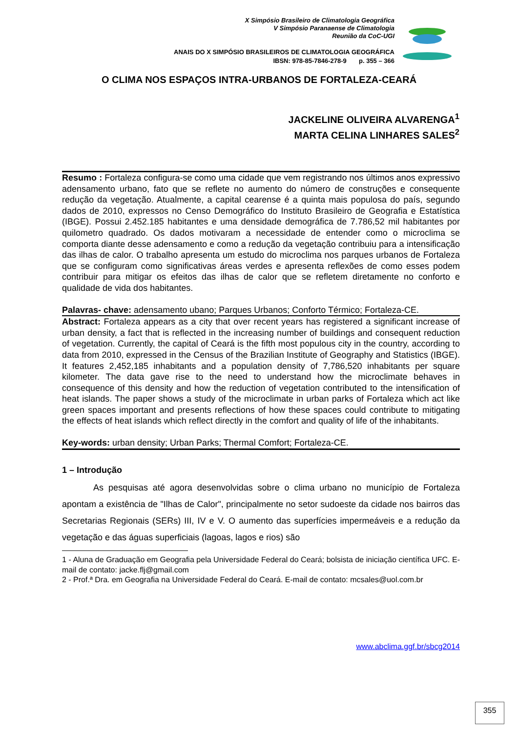X Simpósio Brasileiro de Climatologia Geográfica
V Simpósio Paranaense de Climatologia
Reunião da CoC-UGI
ANAIS DO X SIMPÓSIO BRASILEIROS DE CLIMATOLOGIA GEOGRÁFICA
IBSN: 978-85-7846-278-9 p. 355 – 366
O CLIMA NOS ESPAÇOS INTRA-URBANOS DE FORTALEZA-CEARÁ
JACKELINE OLIVEIRA ALVARENGA<sup>1</sup>
MARTA CELINA LINHARES SALES<sup>2</sup>
Resumo : Fortaleza configura-se como uma cidade que vem registrando nos últimos anos expressivo adensamento urbano, fato que se reflete no aumento do número de construções e consequente redução da vegetação. Atualmente, a capital cearense é a quinta mais populosa do país, segundo dados de 2010, expressos no Censo Demográfico do Instituto Brasileiro de Geografia e Estatística (IBGE). Possui 2.452.185 habitantes e uma densidade demográfica de 7.786,52 mil habitantes por quilometro quadrado. Os dados motivaram a necessidade de entender como o microclima se comporta diante desse adensamento e como a redução da vegetação contribuiu para a intensificação das ilhas de calor. O trabalho apresenta um estudo do microclima nos parques urbanos de Fortaleza que se configuram como significativas áreas verdes e apresenta reflexões de como esses podem contribuir para mitigar os efeitos das ilhas de calor que se refletem diretamente no conforto e qualidade de vida dos habitantes.
Palavras- chave: adensamento ubano; Parques Urbanos; Conforto Térmico; Fortaleza-CE.
Abstract: Fortaleza appears as a city that over recent years has registered a significant increase of urban density, a fact that is reflected in the increasing number of buildings and consequent reduction of vegetation. Currently, the capital of Ceará is the fifth most populous city in the country, according to data from 2010, expressed in the Census of the Brazilian Institute of Geography and Statistics (IBGE). It features 2,452,185 inhabitants and a population density of 7,786,520 inhabitants per square kilometer. The data gave rise to the need to understand how the microclimate behaves in consequence of this density and how the reduction of vegetation contributed to the intensification of heat islands. The paper shows a study of the microclimate in urban parks of Fortaleza which act like green spaces important and presents reflections of how these spaces could contribute to mitigating the effects of heat islands which reflect directly in the comfort and quality of life of the inhabitants.
Key-words: urban density; Urban Parks; Thermal Comfort; Fortaleza-CE.
1 – Introdução
As pesquisas até agora desenvolvidas sobre o clima urbano no município de Fortaleza apontam a existência de "Ilhas de Calor", principalmente no setor sudoeste da cidade nos bairros das Secretarias Regionais (SERs) III, IV e V. O aumento das superfícies impermeáveis e a redução da vegetação e das águas superficiais (lagoas, lagos e rios) são
1 - Aluna de Graduação em Geografia pela Universidade Federal do Ceará; bolsista de iniciação científica UFC. E-mail de contato: jacke.flj@gmail.com
2 - Prof.ª Dra. em Geografia na Universidade Federal do Ceará. E-mail de contato: mcsales@uol.com.br
www.abclima.ggf.br/sbcg2014
355